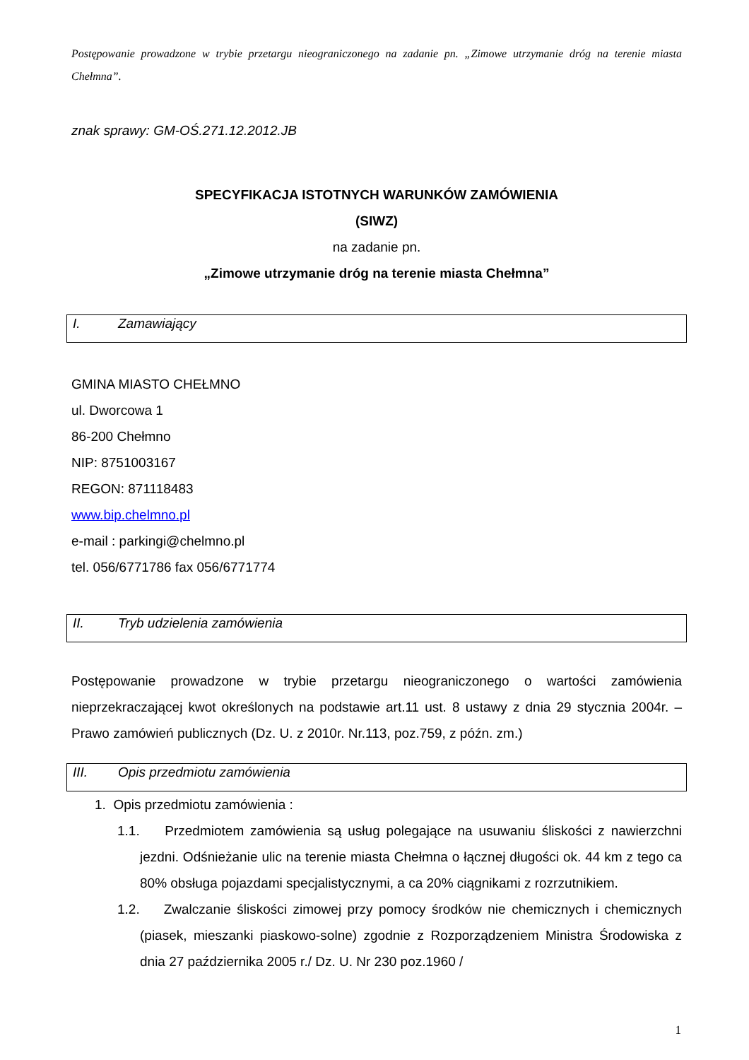Postępowanie prowadzone w trybie przetargu nieograniczonego na zadanie pn. „Zimowe utrzymanie dróg na terenie miasta Chełmna”.
znak sprawy: GM-OŚ.271.12.2012.JB
SPECYFIKACJA ISTOTNYCH WARUNKÓW ZAMÓWIENIA
(SIWZ)
na zadanie pn.
„Zimowe utrzymanie dróg na terenie miasta Chełmna”
I. Zamawiający
GMINA MIASTO CHEŁMNO
ul. Dworcowa 1
86-200 Chełmno
NIP: 8751003167
REGON: 871118483
www.bip.chelmno.pl
e-mail : parkingi@chelmno.pl
tel. 056/6771786 fax 056/6771774
II. Tryb udzielenia zamówienia
Postępowanie prowadzone w trybie przetargu nieograniczonego o wartości zamówienia nieprzekraczającej kwot określonych na podstawie art.11 ust. 8 ustawy z dnia 29 stycznia 2004r. – Prawo zamówień publicznych (Dz. U. z 2010r. Nr.113, poz.759, z późn. zm.)
III. Opis przedmiotu zamówienia
1. Opis przedmiotu zamówienia :
1.1. Przedmiotem zamówienia są usług polegające na usuwaniu śliskości z nawierzchni jezdni. Odśnieżanie ulic na terenie miasta Chełmna o łącznej długości ok. 44 km z tego ca 80% obsługa pojazdami specjalistycznymi, a ca 20% ciągnikami z rozrzutnikiem.
1.2. Zwalczanie śliskości zimowej przy pomocy środków nie chemicznych i chemicznych (piasek, mieszanki piaskowo-solne) zgodnie z Rozporządzeniem Ministra Środowiska z dnia 27 października 2005 r./ Dz. U. Nr 230 poz.1960 /
1